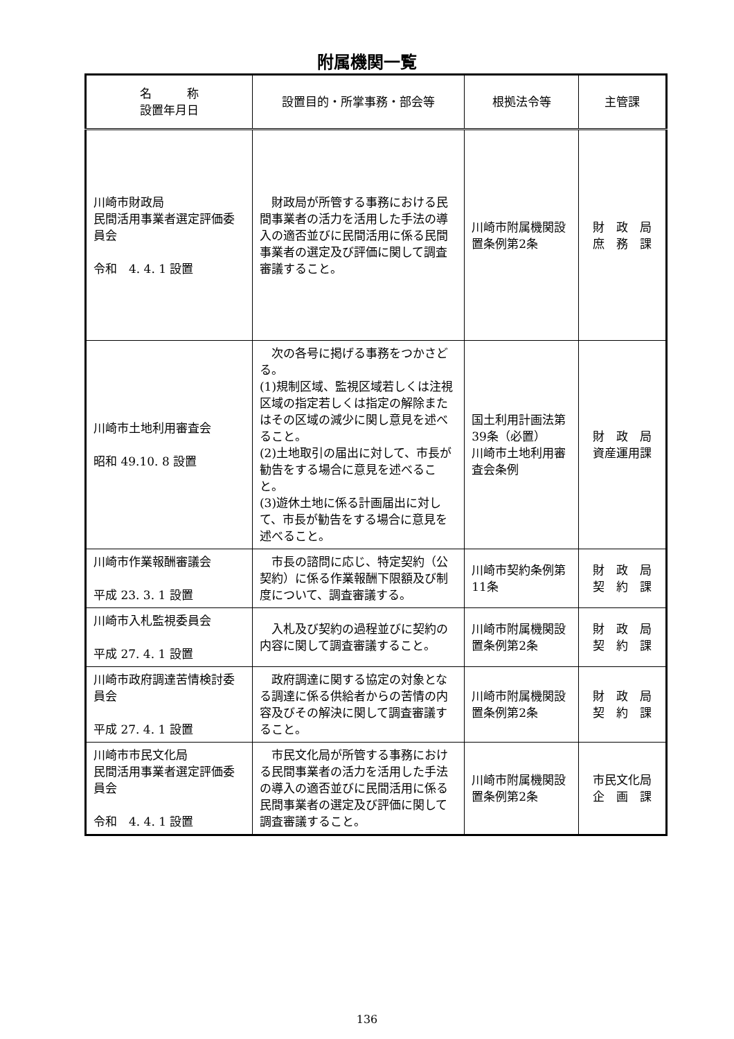附属機関一覧
| 名 称 設置年月日 | 設置目的・所掌事務・部会等 | 根拠法令等 | 主管課 |
| --- | --- | --- | --- |
| 川崎市財政局 民間活用事業者選定評価委員会 令和 4. 4. 1 設置 | 財政局が所管する事務における民間事業者の活力を活用した手法の導入の適否並びに民間活用に係る民間事業者の選定及び評価に関して調査審議すること。 | 川崎市附属機関設置条例第2条 | 財 政 局 庶 務 課 |
| 川崎市土地利用審査会 昭和 49.10. 8 設置 | 次の各号に掲げる事務をつかさどる。 (1)規制区域、監視区域若しくは注視区域の指定若しくは指定の解除またはその区域の減少に関し意見を述べること。 (2)土地取引の届出に対して、市長が勧告をする場合に意見を述べること。 (3)遊休土地に係る計画届出に対して、市長が勧告をする場合に意見を述べること。 | 国土利用計画法第39条（必置） 川崎市土地利用審査会条例 | 財 政 局 資産運用課 |
| 川崎市作業報酬審議会 平成 23. 3. 1 設置 | 市長の諮問に応じ、特定契約（公契約）に係る作業報酬下限額及び制度について、調査審議する。 | 川崎市契約条例第11条 | 財 政 局 契 約 課 |
| 川崎市入札監視委員会 平成 27. 4. 1 設置 | 入札及び契約の過程並びに契約の内容に関して調査審議すること。 | 川崎市附属機関設置条例第2条 | 財 政 局 契 約 課 |
| 川崎市政府調達苦情検討委員会 平成 27. 4. 1 設置 | 政府調達に関する協定の対象となる調達に係る供給者からの苦情の内容及びその解決に関して調査審議すること。 | 川崎市附属機関設置条例第2条 | 財 政 局 契 約 課 |
| 川崎市市民文化局 民間活用事業者選定評価委員会 令和 4. 4. 1 設置 | 市民文化局が所管する事務における民間事業者の活力を活用した手法の導入の適否並びに民間活用に係る民間事業者の選定及び評価に関して調査審議すること。 | 川崎市附属機関設置条例第2条 | 市民文化局 企 画 課 |
136